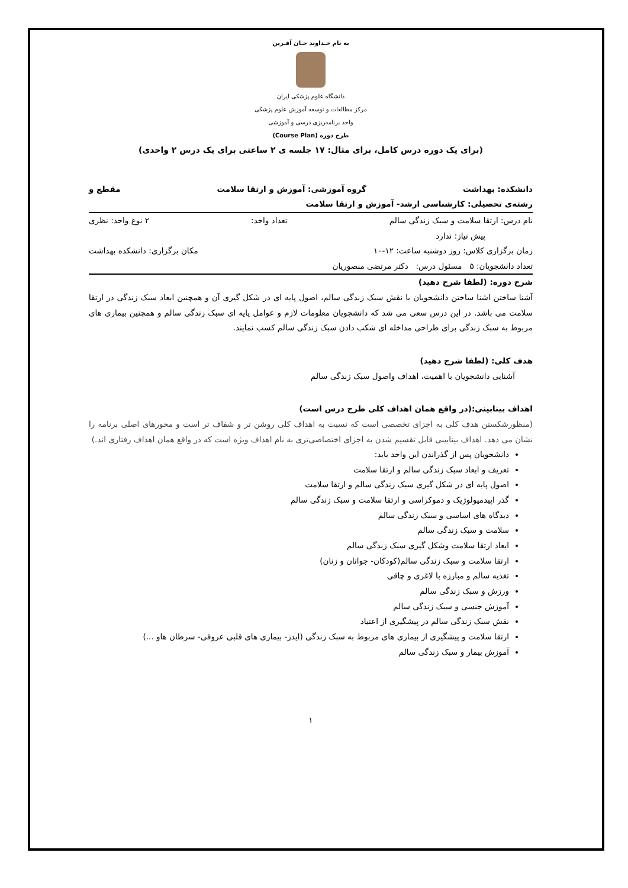به نام خـداوند جـان آفـرین
دانشگاه علوم پزشکی ایران
مرکز مطالعات و توسعه آموزش علوم پزشکی
واحد برنامه‌ریزی درسی و آموزشی
طرح دوره (Course Plan)
(برای یک دوره درس کامل، برای مثال: ۱۷ جلسه ی ۲ ساعتی برای یک درس ۲ واحدی)
دانشکده: بهداشت گروه آموزشی: آموزش و ارتقا سلامت مقطع و
رشته‌ی تحصیلی: کارشناسی ارشد- آموزش و ارتقا سلامت
نام درس: ارتقا سلامت و سبک زندگی سالم تعداد واحد: ۲ نوع واحد: نظری
پیش نیاز: ندارد
زمان برگزاری کلاس: روز دوشنبه ساعت: ۱۲-۱۰ مکان برگزاری: دانشکده بهداشت
تعداد دانشجویان: ۵ مسئول درس: دکتر مرتضی منصوریان
شرح دوره: (لطفا شرح دهید)
آشنا ساختن اشنا ساختن دانشجویان با نقش سبک زندگی سالم، اصول پایه ای در شکل گیری آن و همچنین ابعاد سبک زندگی در ارتقا سلامت می باشد. در این درس سعی می شد که دانشجویان معلومات لازم و عوامل پایه ای سبک زندگی سالم و همچنین بیماری های مربوط به سبک زندگی برای طراحی مداخله ای شکب دادن سبک زندگی سالم کسب نمایند.
هدف کلی: (لطفا شرح دهید)
آشنایی دانشجویان با اهمیت، اهداف واصول سبک زندگی سالم
اهداف بینابینی:(در واقع همان اهداف کلی طرح درس است)
(منظورشکستن هدف کلی به اجزای تخصصی است که نسبت به اهداف کلی روشن تر و شفاف تر است و محورهای اصلی برنامه را نشان می دهد. اهداف بینابینی قابل تقسیم شدن به اجزای اختصاصی‌تری به نام اهداف ویژه است که در واقع همان اهداف رفتاری اند.)
دانشجویان پس از گذراندن این واحد باید:
تعریف و ابعاد سبک زندگی سالم و ارتقا سلامت
اصول پایه ای در شکل گیری سبک زندگی سالم و ارتقا سلامت
گذر اپیدمیولوژیک و دموکراسی و ارتقا سلامت و سبک زندگی سالم
دیدگاه های اساسی و سبک زندگی سالم
سلامت و سبک زندگی سالم
ابعاد ارتقا سلامت وشکل گیری سبک زندگی سالم
ارتقا سلامت و سبک زندگی سالم(کودکان- جوانان و زنان)
تغذیه سالم و مبارزه با لاغری و چاقی
ورزش و سبک زندگی سالم
آموزش جنسی و سبک زندگی سالم
نقش سبک زندگی سالم در پیشگیری از اعتیاد
ارتقا سلامت و پیشگیری از بیماری های مربوط به سبک زندگی (ایدز- بیماری های قلبی عروقی- سرطان هاو ...)
آموزش بیمار و سبک زندگی سالم
۱